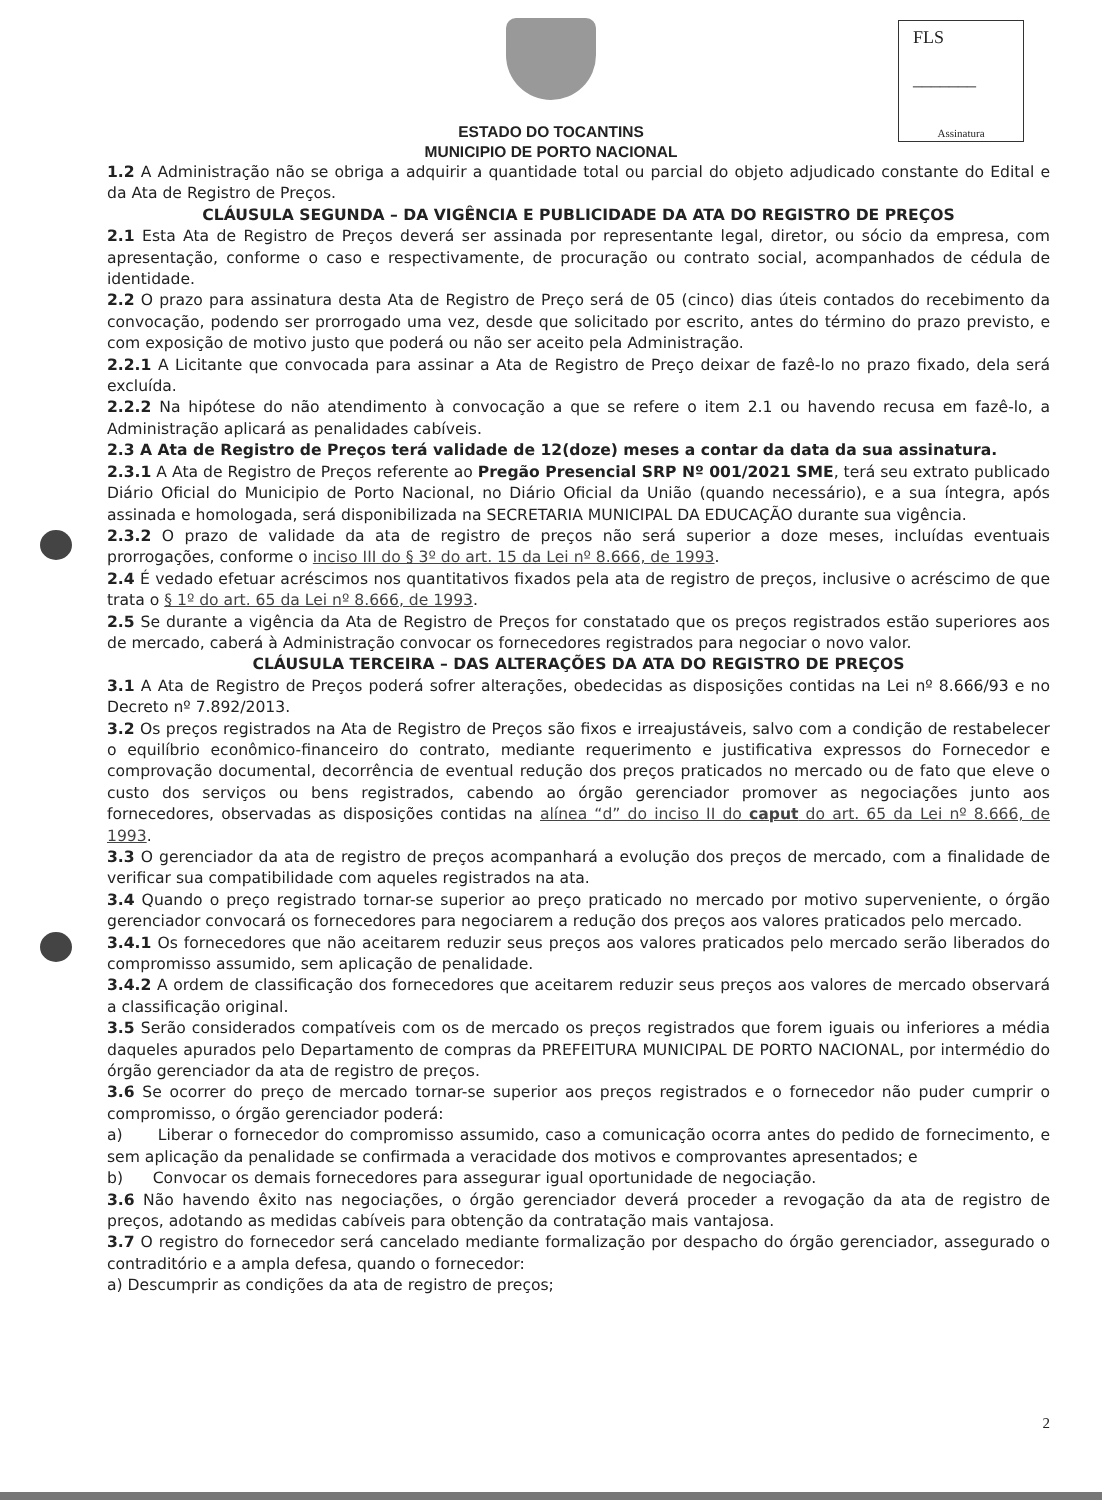FLS
_______
Assinatura
ESTADO DO TOCANTINS
MUNICIPIO DE PORTO NACIONAL
1.2 A Administração não se obriga a adquirir a quantidade total ou parcial do objeto adjudicado constante do Edital e da Ata de Registro de Preços.
CLÁUSULA SEGUNDA – DA VIGÊNCIA E PUBLICIDADE DA ATA DO REGISTRO DE PREÇOS
2.1 Esta Ata de Registro de Preços deverá ser assinada por representante legal, diretor, ou sócio da empresa, com apresentação, conforme o caso e respectivamente, de procuração ou contrato social, acompanhados de cédula de identidade.
2.2 O prazo para assinatura desta Ata de Registro de Preço será de 05 (cinco) dias úteis contados do recebimento da convocação, podendo ser prorrogado uma vez, desde que solicitado por escrito, antes do término do prazo previsto, e com exposição de motivo justo que poderá ou não ser aceito pela Administração.
2.2.1 A Licitante que convocada para assinar a Ata de Registro de Preço deixar de fazê-lo no prazo fixado, dela será excluída.
2.2.2 Na hipótese do não atendimento à convocação a que se refere o item 2.1 ou havendo recusa em fazê-lo, a Administração aplicará as penalidades cabíveis.
2.3 A Ata de Registro de Preços terá validade de 12(doze) meses a contar da data da sua assinatura.
2.3.1 A Ata de Registro de Preços referente ao Pregão Presencial SRP Nº 001/2021 SME, terá seu extrato publicado Diário Oficial do Municipio de Porto Nacional, no Diário Oficial da União (quando necessário), e a sua íntegra, após assinada e homologada, será disponibilizada na SECRETARIA MUNICIPAL DA EDUCAÇÃO durante sua vigência.
2.3.2 O prazo de validade da ata de registro de preços não será superior a doze meses, incluídas eventuais prorrogações, conforme o inciso III do § 3º do art. 15 da Lei nº 8.666, de 1993.
2.4 É vedado efetuar acréscimos nos quantitativos fixados pela ata de registro de preços, inclusive o acréscimo de que trata o § 1º do art. 65 da Lei nº 8.666, de 1993.
2.5 Se durante a vigência da Ata de Registro de Preços for constatado que os preços registrados estão superiores aos de mercado, caberá à Administração convocar os fornecedores registrados para negociar o novo valor.
CLÁUSULA TERCEIRA – DAS ALTERAÇÕES DA ATA DO REGISTRO DE PREÇOS
3.1 A Ata de Registro de Preços poderá sofrer alterações, obedecidas as disposições contidas na Lei nº 8.666/93 e no Decreto nº 7.892/2013.
3.2 Os preços registrados na Ata de Registro de Preços são fixos e irreajustáveis, salvo com a condição de restabelecer o equilíbrio econômico-financeiro do contrato, mediante requerimento e justificativa expressos do Fornecedor e comprovação documental, decorrência de eventual redução dos preços praticados no mercado ou de fato que eleve o custo dos serviços ou bens registrados, cabendo ao órgão gerenciador promover as negociações junto aos fornecedores, observadas as disposições contidas na alínea “d” do inciso II do caput do art. 65 da Lei nº 8.666, de 1993.
3.3 O gerenciador da ata de registro de preços acompanhará a evolução dos preços de mercado, com a finalidade de verificar sua compatibilidade com aqueles registrados na ata.
3.4 Quando o preço registrado tornar-se superior ao preço praticado no mercado por motivo superveniente, o órgão gerenciador convocará os fornecedores para negociarem a redução dos preços aos valores praticados pelo mercado.
3.4.1 Os fornecedores que não aceitarem reduzir seus preços aos valores praticados pelo mercado serão liberados do compromisso assumido, sem aplicação de penalidade.
3.4.2 A ordem de classificação dos fornecedores que aceitarem reduzir seus preços aos valores de mercado observará a classificação original.
3.5 Serão considerados compatíveis com os de mercado os preços registrados que forem iguais ou inferiores a média daqueles apurados pelo Departamento de compras da PREFEITURA MUNICIPAL DE PORTO NACIONAL, por intermédio do órgão gerenciador da ata de registro de preços.
3.6 Se ocorrer do preço de mercado tornar-se superior aos preços registrados e o fornecedor não puder cumprir o compromisso, o órgão gerenciador poderá:
a) Liberar o fornecedor do compromisso assumido, caso a comunicação ocorra antes do pedido de fornecimento, e sem aplicação da penalidade se confirmada a veracidade dos motivos e comprovantes apresentados; e
b) Convocar os demais fornecedores para assegurar igual oportunidade de negociação.
3.6 Não havendo êxito nas negociações, o órgão gerenciador deverá proceder a revogação da ata de registro de preços, adotando as medidas cabíveis para obtenção da contratação mais vantajosa.
3.7 O registro do fornecedor será cancelado mediante formalização por despacho do órgão gerenciador, assegurado o contraditório e a ampla defesa, quando o fornecedor:
a) Descumprir as condições da ata de registro de preços;
2